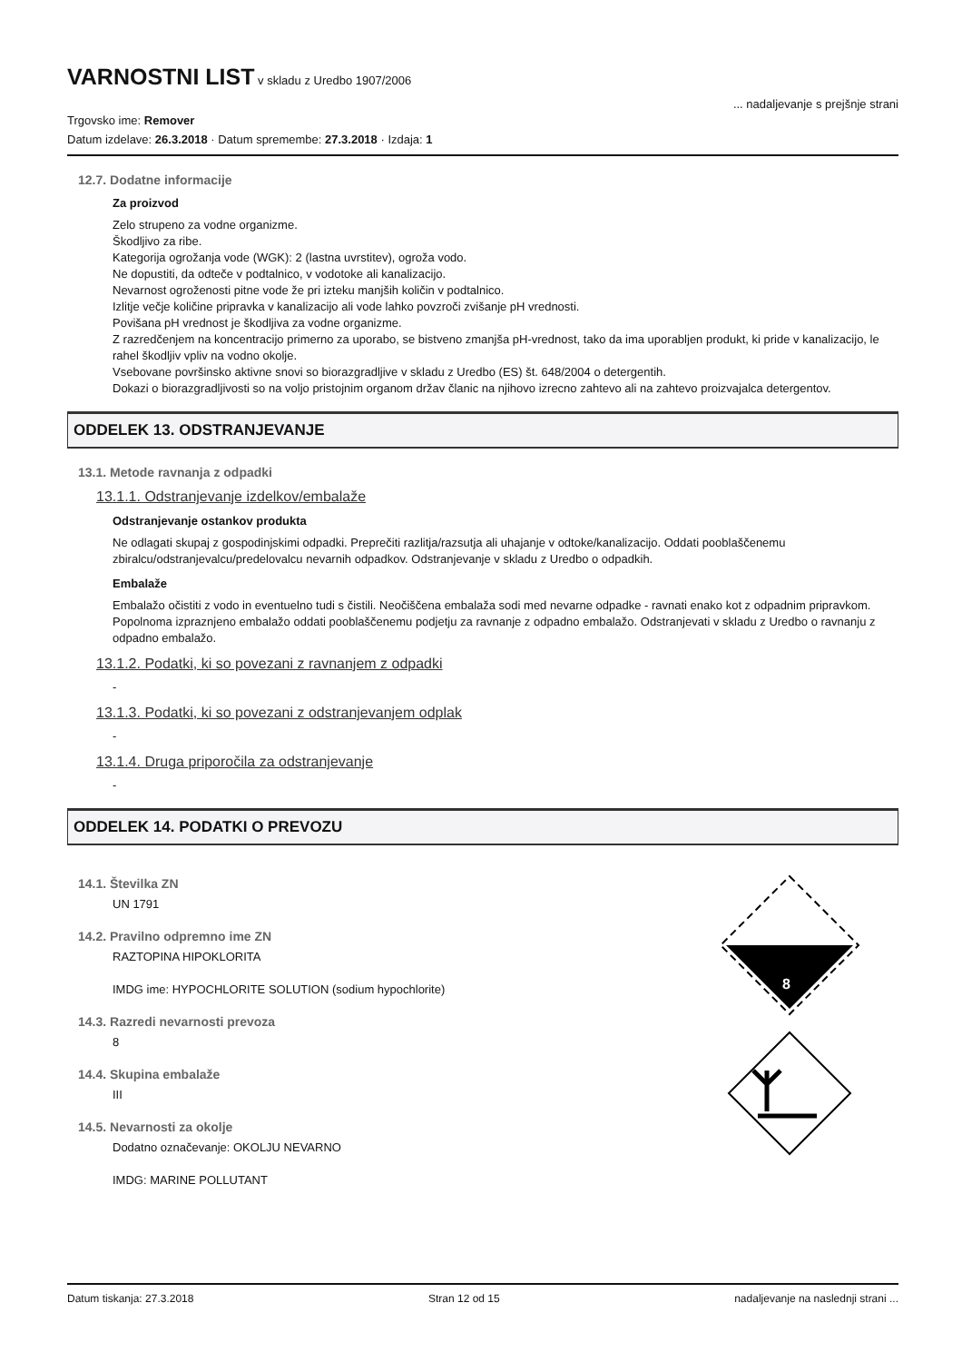VARNOSTNI LIST
v skladu z Uredbo 1907/2006
... nadaljevanje s prejšnje strani
Trgovsko ime: Remover
Datum izdelave: 26.3.2018 · Datum spremembe: 27.3.2018 · Izdaja: 1
12.7. Dodatne informacije
Za proizvod
Zelo strupeno za vodne organizme.
Škodljivo za ribe.
Kategorija ogrožanja vode (WGK): 2 (lastna uvrstitev), ogroža vodo.
Ne dopustiti, da odteče v podtalnico, v vodotoke ali kanalizacijo.
Nevarnost ogroženosti pitne vode že pri izteku manjših količin v podtalnico.
Izlitje večje količine pripravka v kanalizacijo ali vode lahko povzroči zvišanje pH vrednosti.
Povišana pH vrednost je škodljiva za vodne organizme.
Z razredčenjem na koncentracijo primerno za uporabo, se bistveno zmanjša pH-vrednost, tako da ima uporabljen produkt, ki pride v kanalizacijo, le rahel škodljiv vpliv na vodno okolje.
Vsebovane površinsko aktivne snovi so biorazgradljive v skladu z Uredbo (ES) št. 648/2004 o detergentih.
Dokazi o biorazgradljivosti so na voljo pristojnim organom držav članic na njihovo izrecno zahtevo ali na zahtevo proizvajalca detergentov.
ODDELEK 13. ODSTRANJEVANJE
13.1. Metode ravnanja z odpadki
13.1.1. Odstranjevanje izdelkov/embalaže
Odstranjevanje ostankov produkta
Ne odlagati skupaj z gospodinjskimi odpadki. Preprečiti razlitja/razsutja ali uhajanje v odtoke/kanalizacijo. Oddati pooblaščenemu zbiralcu/odstranjevalcu/predelovalcu nevarnih odpadkov. Odstranjevanje v skladu z Uredbo o odpadkih.
Embalaže
Embalažo očistiti z vodo in eventuelno tudi s čistili. Neočiščena embalaža sodi med nevarne odpadke - ravnati enako kot z odpadnim pripravkom. Popolnoma izpraznjeno embalažo oddati pooblaščenemu podjetju za ravnanje z odpadno embalažo. Odstranjevati v skladu z Uredbo o ravnanju z odpadno embalažo.
13.1.2. Podatki, ki so povezani z ravnanjem z odpadki
-
13.1.3. Podatki, ki so povezani z odstranjevanjem odplak
-
13.1.4. Druga priporočila za odstranjevanje
-
ODDELEK 14. PODATKI O PREVOZU
14.1. Številka ZN
UN 1791
14.2. Pravilno odpremno ime ZN
RAZTOPINA HIPOKLORITA
IMDG ime: HYPOCHLORITE SOLUTION (sodium hypochlorite)
14.3. Razredi nevarnosti prevoza
8
14.4. Skupina embalaže
III
14.5. Nevarnosti za okolje
Dodatno označevanje: OKOLJU NEVARNO
IMDG: MARINE POLLUTANT
8
Datum tiskanja: 27.3.2018 Stran 12 od 15 nadaljevanje na naslednji strani ...